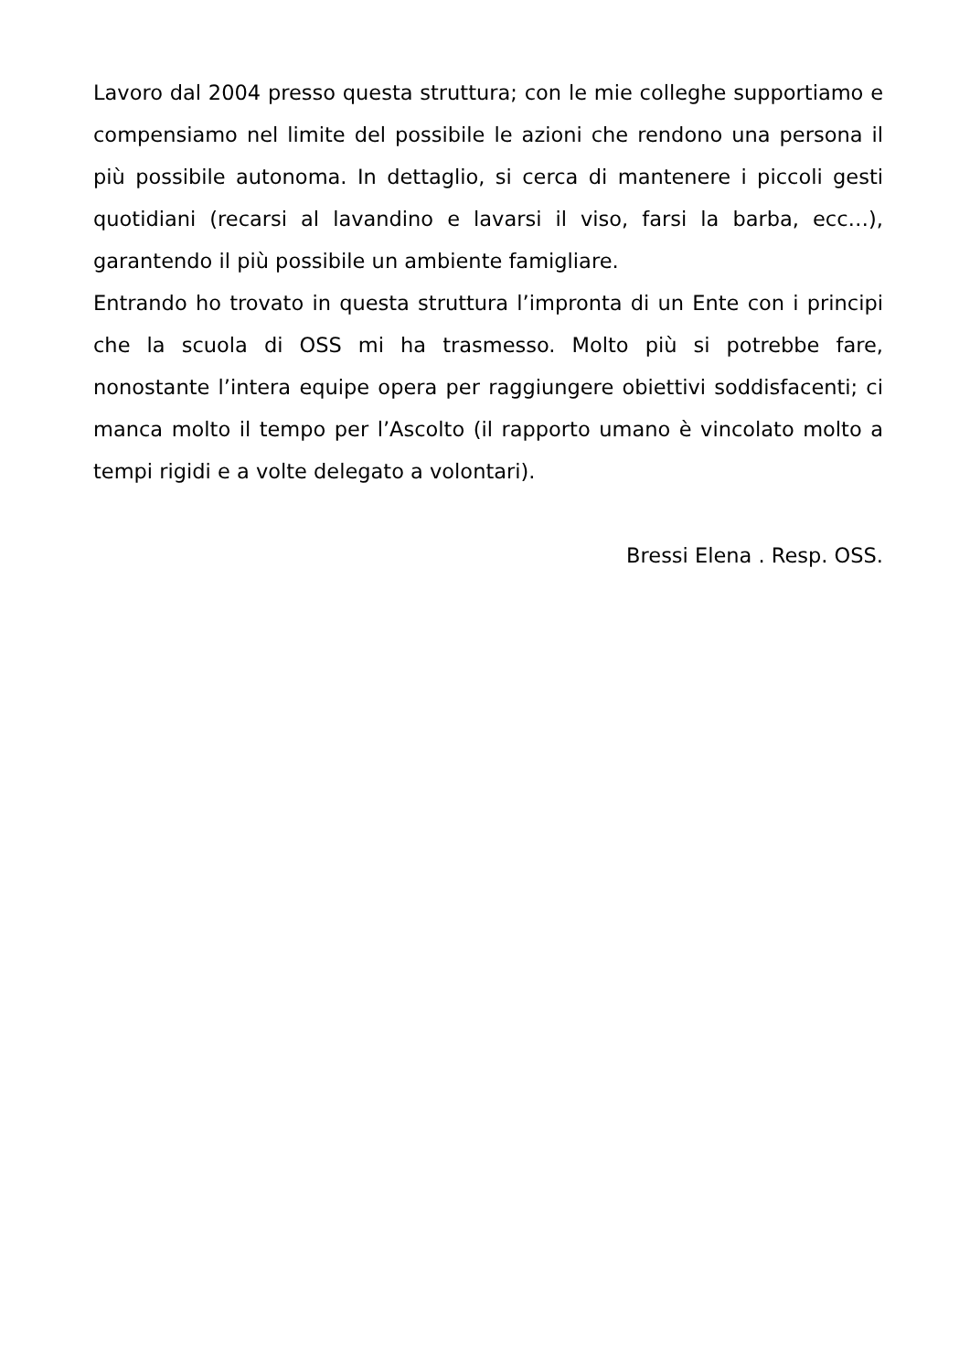Lavoro dal 2004 presso questa struttura; con le mie colleghe supportiamo e compensiamo nel limite del possibile le azioni che rendono una persona il più possibile autonoma. In dettaglio, si cerca di mantenere i piccoli gesti quotidiani (recarsi al lavandino e lavarsi il viso, farsi la barba, ecc…), garantendo il più possibile un ambiente famigliare.
Entrando ho trovato in questa struttura l’impronta di un Ente con i principi che la scuola di OSS mi ha trasmesso. Molto più si potrebbe fare, nonostante l’intera equipe opera per raggiungere obiettivi soddisfacenti; ci manca molto il tempo per l’Ascolto (il rapporto umano è vincolato molto a tempi rigidi e a volte delegato a volontari).
Bressi Elena . Resp. OSS.